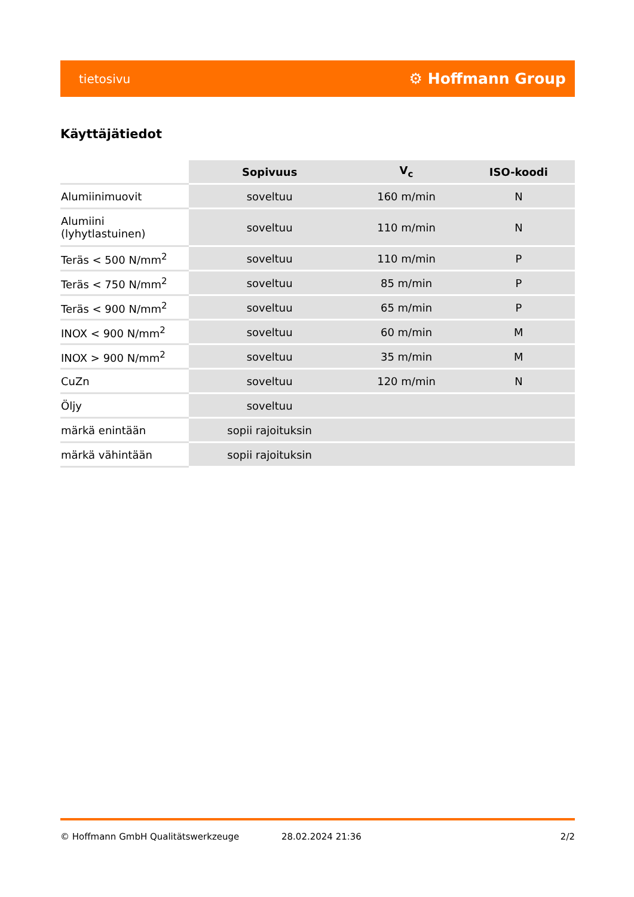tietosivu ⚙ Hoffmann Group
Käyttäjätiedot
| | Sopivuus | V<sub>c</sub> | ISO-koodi |
| --- | --- | --- | --- |
| Alumiinimuovit | soveltuu | 160 m/min | N |
| Alumiini (lyhytlastuinen) | soveltuu | 110 m/min | N |
| Teräs < 500 N/mm<sup>2</sup> | soveltuu | 110 m/min | P |
| Teräs < 750 N/mm<sup>2</sup> | soveltuu | 85 m/min | P |
| Teräs < 900 N/mm<sup>2</sup> | soveltuu | 65 m/min | P |
| INOX < 900 N/mm<sup>2</sup> | soveltuu | 60 m/min | M |
| INOX > 900 N/mm<sup>2</sup> | soveltuu | 35 m/min | M |
| CuZn | soveltuu | 120 m/min | N |
| Öljy | soveltuu | | |
| märkä enintään | sopii rajoituksin | | |
| märkä vähintään | sopii rajoituksin | | |
© Hoffmann GmbH Qualitätswerkzeuge 28.02.2024 21:36 2/2